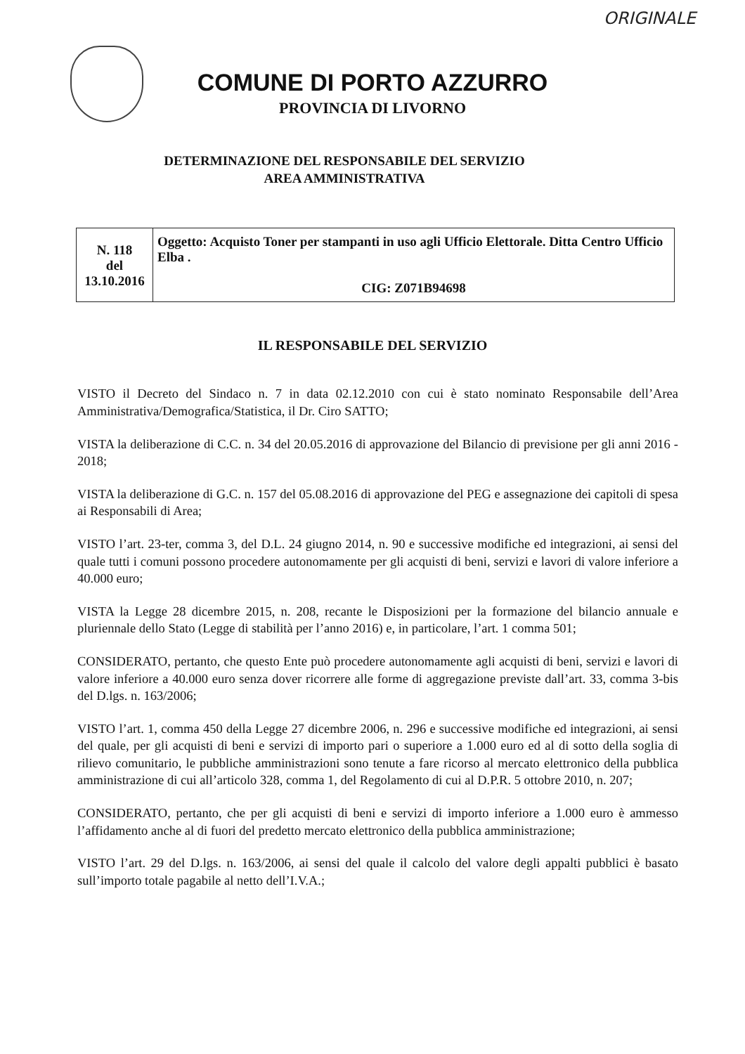ORIGINALE
COMUNE DI PORTO AZZURRO
PROVINCIA DI LIVORNO
DETERMINAZIONE DEL RESPONSABILE DEL SERVIZIO
AREA AMMINISTRATIVA
| N. 118 del 13.10.2016 | Oggetto: Acquisto Toner per stampanti in uso agli Ufficio Elettorale. Ditta Centro Ufficio Elba . CIG: Z071B94698 |
IL RESPONSABILE DEL SERVIZIO
VISTO il Decreto del Sindaco n. 7 in data 02.12.2010 con cui è stato nominato Responsabile dell’Area Amministrativa/Demografica/Statistica, il Dr. Ciro SATTO;
VISTA la deliberazione di C.C. n. 34 del 20.05.2016 di approvazione del Bilancio di previsione per gli anni 2016 - 2018;
VISTA la deliberazione di G.C. n. 157 del 05.08.2016 di approvazione del PEG e assegnazione dei capitoli di spesa ai Responsabili di Area;
VISTO l’art. 23-ter, comma 3, del D.L. 24 giugno 2014, n. 90 e successive modifiche ed integrazioni, ai sensi del quale tutti i comuni possono procedere autonomamente per gli acquisti di beni, servizi e lavori di valore inferiore a 40.000 euro;
VISTA la Legge 28 dicembre 2015, n. 208, recante le Disposizioni per la formazione del bilancio annuale e pluriennale dello Stato (Legge di stabilità per l’anno 2016) e, in particolare, l’art. 1 comma 501;
CONSIDERATO, pertanto, che questo Ente può procedere autonomamente agli acquisti di beni, servizi e lavori di valore inferiore a 40.000 euro senza dover ricorrere alle forme di aggregazione previste dall’art. 33, comma 3-bis del D.lgs. n. 163/2006;
VISTO l’art. 1, comma 450 della Legge 27 dicembre 2006, n. 296 e successive modifiche ed integrazioni, ai sensi del quale, per gli acquisti di beni e servizi di importo pari o superiore a 1.000 euro ed al di sotto della soglia di rilievo comunitario, le pubbliche amministrazioni sono tenute a fare ricorso al mercato elettronico della pubblica amministrazione di cui all’articolo 328, comma 1, del Regolamento di cui al D.P.R. 5 ottobre 2010, n. 207;
CONSIDERATO, pertanto, che per gli acquisti di beni e servizi di importo inferiore a 1.000 euro è ammesso l’affidamento anche al di fuori del predetto mercato elettronico della pubblica amministrazione;
VISTO l’art. 29 del D.lgs. n. 163/2006, ai sensi del quale il calcolo del valore degli appalti pubblici è basato sull’importo totale pagabile al netto dell’I.V.A.;